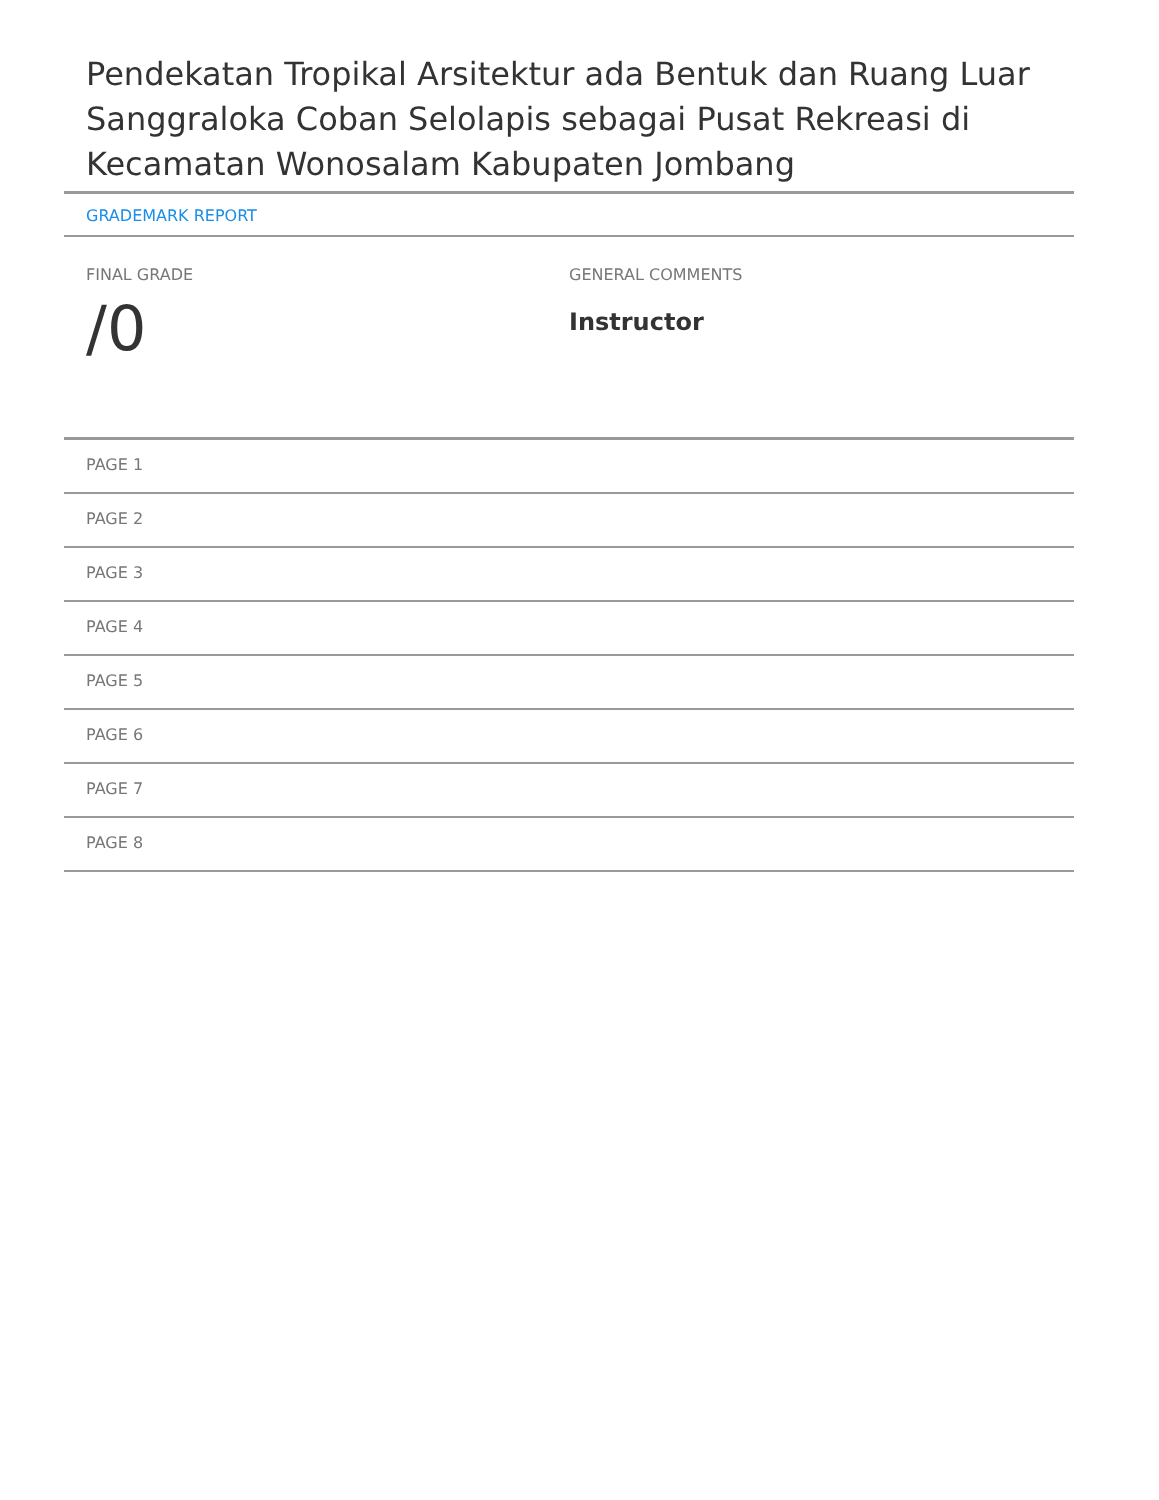Pendekatan Tropikal Arsitektur ada Bentuk dan Ruang Luar Sanggraloka Coban Selolapis sebagai Pusat Rekreasi di Kecamatan Wonosalam Kabupaten Jombang
GRADEMARK REPORT
FINAL GRADE
/0
GENERAL COMMENTS
Instructor
PAGE 1
PAGE 2
PAGE 3
PAGE 4
PAGE 5
PAGE 6
PAGE 7
PAGE 8